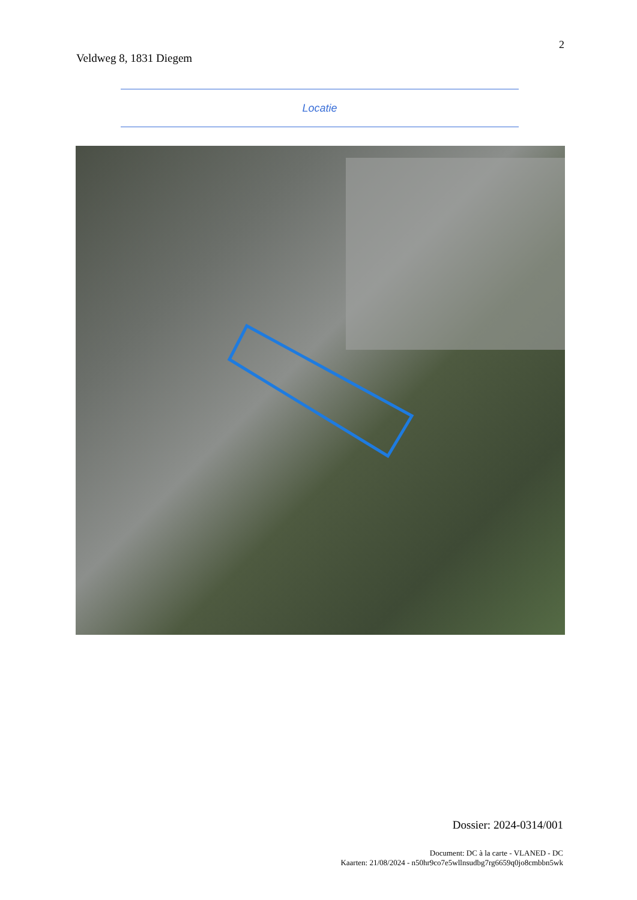2
Veldweg 8, 1831 Diegem
Locatie
Dossier: 2024-0314/001
Document: DC à la carte - VLANED - DC
Kaarten: 21/08/2024 - n50hr9co7e5wllnsudbg7rg6659q0jo8cmbbn5wk